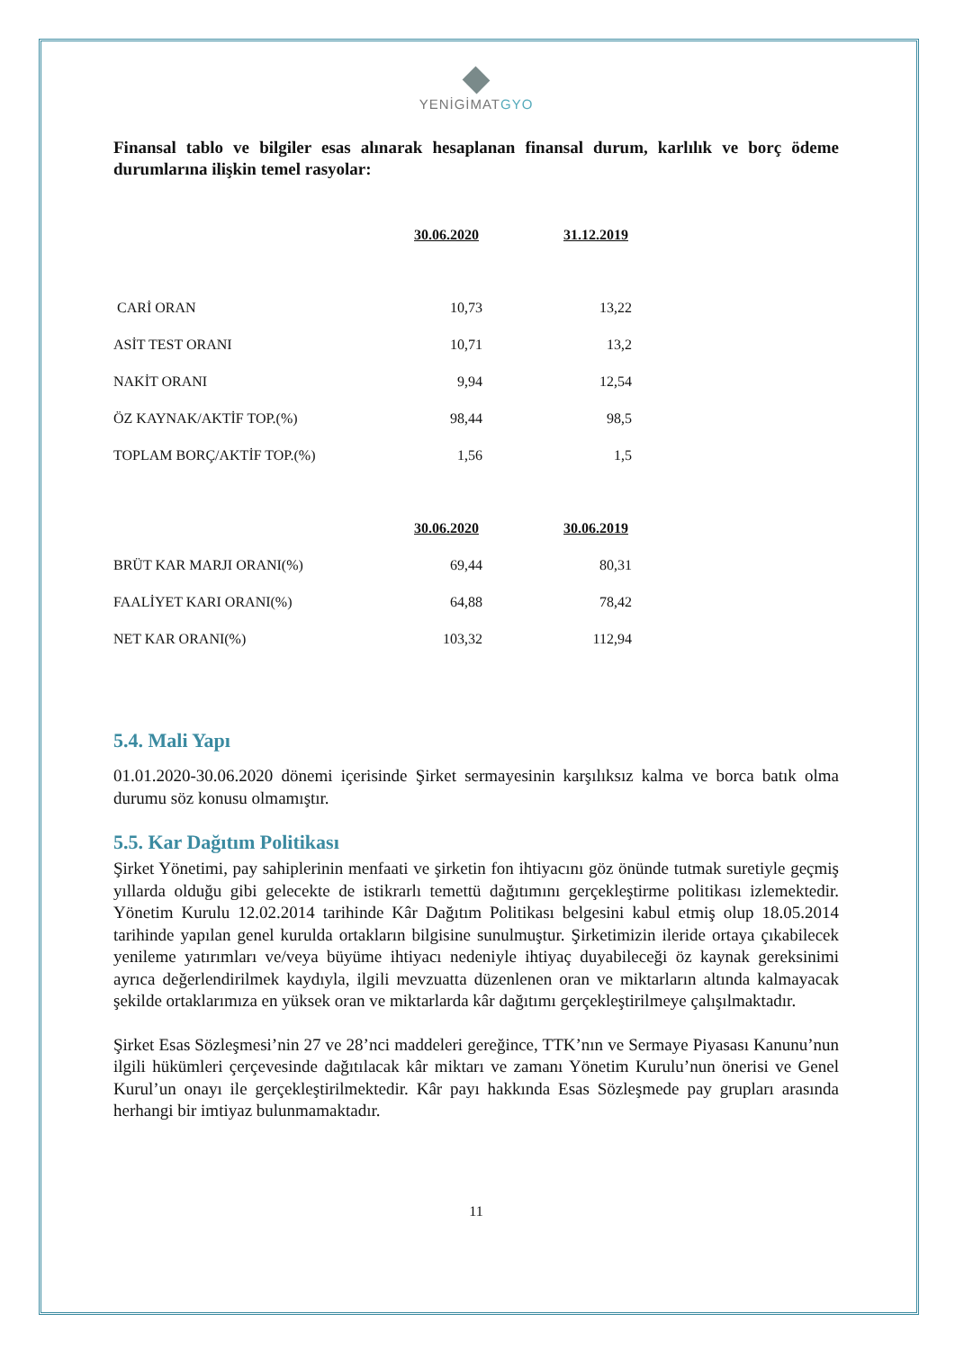YENİGİMATGYO
Finansal tablo ve bilgiler esas alınarak hesaplanan finansal durum, karlılık ve borç ödeme durumlarına ilişkin temel rasyolar:
| | 30.06.2020 | | 31.12.2019 |
| CARİ ORAN | 10,73 | | 13,22 |
| ASİT TEST ORANI | 10,71 | | 13,2 |
| NAKİT ORANI | 9,94 | | 12,54 |
| ÖZ KAYNAK/AKTİF TOP.(%) | 98,44 | | 98,5 |
| TOPLAM BORÇ/AKTİF TOP.(%) | 1,56 | | 1,5 |
| | 30.06.2020 | | 30.06.2019 |
| BRÜT KAR MARJI ORANI(%) | 69,44 | | 80,31 |
| FAALİYET KARI ORANI(%) | 64,88 | | 78,42 |
| NET KAR ORANI(%) | 103,32 | | 112,94 |
5.4. Mali Yapı
01.01.2020-30.06.2020 dönemi içerisinde Şirket sermayesinin karşılıksız kalma ve borca batık olma durumu söz konusu olmamıştır.
5.5. Kar Dağıtım Politikası
Şirket Yönetimi, pay sahiplerinin menfaati ve şirketin fon ihtiyacını göz önünde tutmak suretiyle geçmiş yıllarda olduğu gibi gelecekte de istikrarlı temettü dağıtımını gerçekleştirme politikası izlemektedir. Yönetim Kurulu 12.02.2014 tarihinde Kâr Dağıtım Politikası belgesini kabul etmiş olup 18.05.2014 tarihinde yapılan genel kurulda ortakların bilgisine sunulmuştur. Şirketimizin ileride ortaya çıkabilecek yenileme yatırımları ve/veya büyüme ihtiyacı nedeniyle ihtiyaç duyabileceği öz kaynak gereksinimi ayrıca değerlendirilmek kaydıyla, ilgili mevzuatta düzenlenen oran ve miktarların altında kalmayacak şekilde ortaklarımıza en yüksek oran ve miktarlarda kâr dağıtımı gerçekleştirilmeye çalışılmaktadır.
Şirket Esas Sözleşmesi’nin 27 ve 28’nci maddeleri gereğince, TTK’nın ve Sermaye Piyasası Kanunu’nun ilgili hükümleri çerçevesinde dağıtılacak kâr miktarı ve zamanı Yönetim Kurulu’nun önerisi ve Genel Kurul’un onayı ile gerçekleştirilmektedir. Kâr payı hakkında Esas Sözleşmede pay grupları arasında herhangi bir imtiyaz bulunmamaktadır.
11